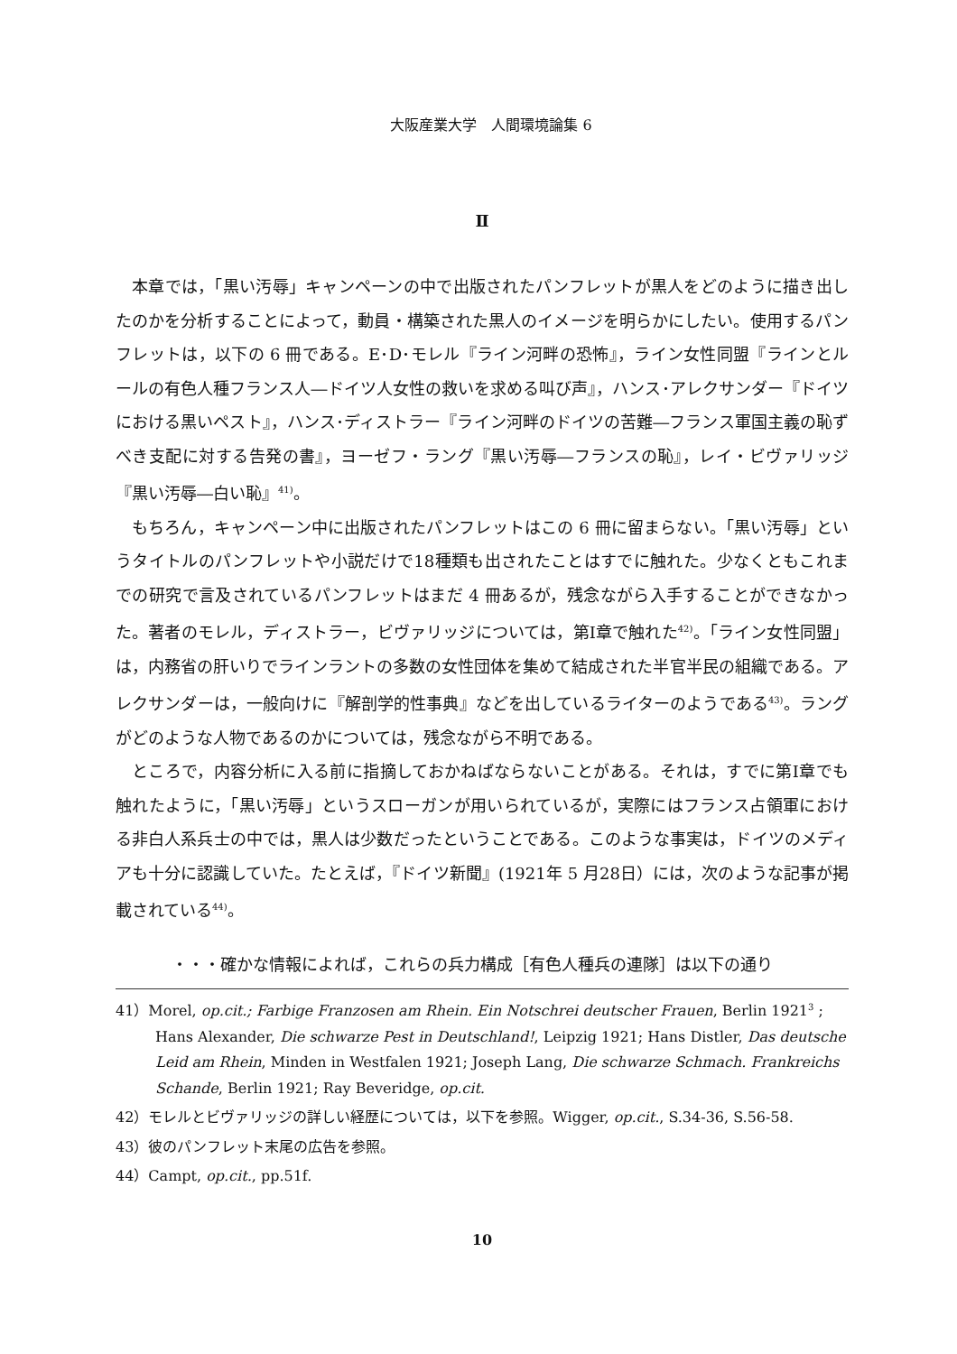大阪産業大学　人間環境論集 6
Ⅱ
本章では，「黒い汚辱」キャンペーンの中で出版されたパンフレットが黒人をどのように描き出したのかを分析することによって，動員・構築された黒人のイメージを明らかにしたい。使用するパンフレットは，以下の 6 冊である。E･D･モレル『ライン河畔の恐怖』，ライン女性同盟『ラインとルールの有色人種フランス人―ドイツ人女性の救いを求める叫び声』，ハンス･アレクサンダー『ドイツにおける黒いペスト』，ハンス･ディストラー『ライン河畔のドイツの苦難―フランス軍国主義の恥ずべき支配に対する告発の書』，ヨーゼフ・ラング『黒い汚辱―フランスの恥』，レイ・ビヴァリッジ『黒い汚辱―白い恥』<sup>41)</sup>。
もちろん，キャンペーン中に出版されたパンフレットはこの 6 冊に留まらない。「黒い汚辱」というタイトルのパンフレットや小説だけで18種類も出されたことはすでに触れた。少なくともこれまでの研究で言及されているパンフレットはまだ 4 冊あるが，残念ながら入手することができなかった。著者のモレル，ディストラー，ビヴァリッジについては，第Ⅰ章で触れた<sup>42)</sup>。「ライン女性同盟」は，内務省の肝いりでラインラントの多数の女性団体を集めて結成された半官半民の組織である。アレクサンダーは，一般向けに『解剖学的性事典』などを出しているライターのようである<sup>43)</sup>。ラングがどのような人物であるのかについては，残念ながら不明である。
ところで，内容分析に入る前に指摘しておかねばならないことがある。それは，すでに第Ⅰ章でも触れたように，「黒い汚辱」というスローガンが用いられているが，実際にはフランス占領軍における非白人系兵士の中では，黒人は少数だったということである。このような事実は，ドイツのメディアも十分に認識していた。たとえば，『ドイツ新聞』(1921年 5 月28日）には，次のような記事が掲載されている<sup>44)</sup>。
・・・確かな情報によれば，これらの兵力構成［有色人種兵の連隊］は以下の通り
41）Morel, op.cit.; Farbige Franzosen am Rhein. Ein Notschrei deutscher Frauen, Berlin 1921<sup>3</sup> ; Hans Alexander, Die schwarze Pest in Deutschland!, Leipzig 1921; Hans Distler, Das deutsche Leid am Rhein, Minden in Westfalen 1921; Joseph Lang, Die schwarze Schmach. Frankreichs Schande, Berlin 1921; Ray Beveridge, op.cit.
42）モレルとビヴァリッジの詳しい経歴については，以下を参照。Wigger, op.cit., S.34-36, S.56-58.
43）彼のパンフレット末尾の広告を参照。
44）Campt, op.cit., pp.51f.
10